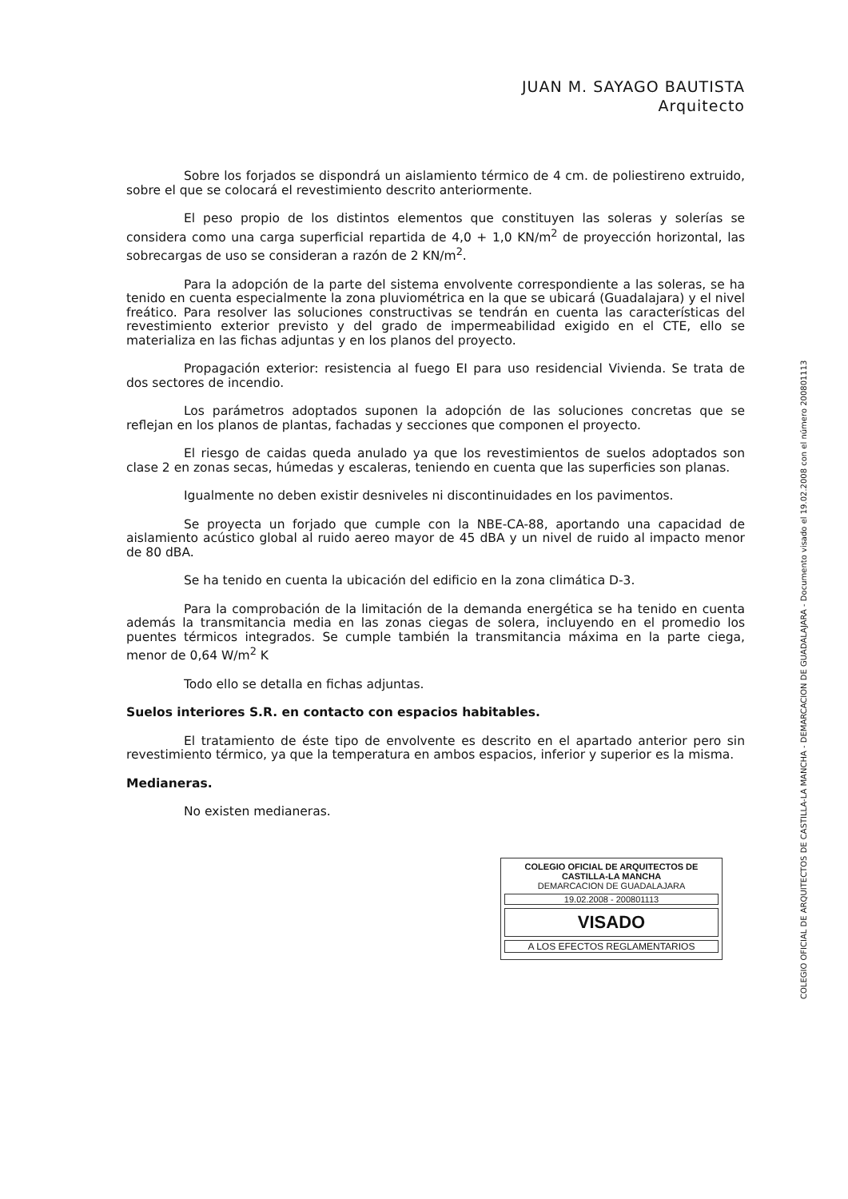JUAN M. SAYAGO BAUTISTA
Arquitecto
Sobre los forjados se dispondrá un aislamiento térmico de 4 cm. de poliestireno extruido, sobre el que se colocará el revestimiento descrito anteriormente.
El peso propio de los distintos elementos que constituyen las soleras y solerías se considera como una carga superficial repartida de 4,0 + 1,0 KN/m<sup>2</sup> de proyección horizontal, las sobrecargas de uso se consideran a razón de 2 KN/m<sup>2</sup>.
Para la adopción de la parte del sistema envolvente correspondiente a las soleras, se ha tenido en cuenta especialmente la zona pluviométrica en la que se ubicará (Guadalajara) y el nivel freático. Para resolver las soluciones constructivas se tendrán en cuenta las características del revestimiento exterior previsto y del grado de impermeabilidad exigido en el CTE, ello se materializa en las fichas adjuntas y en los planos del proyecto.
Propagación exterior: resistencia al fuego EI para uso residencial Vivienda. Se trata de dos sectores de incendio.
Los parámetros adoptados suponen la adopción de las soluciones concretas que se reflejan en los planos de plantas, fachadas y secciones que componen el proyecto.
El riesgo de caidas queda anulado ya que los revestimientos de suelos adoptados son clase 2 en zonas secas, húmedas y escaleras, teniendo en cuenta que las superficies son planas.
Igualmente no deben existir desniveles ni discontinuidades en los pavimentos.
Se proyecta un forjado que cumple con la NBE-CA-88, aportando una capacidad de aislamiento acústico global al ruido aereo mayor de 45 dBA y un nivel de ruido al impacto menor de 80 dBA.
Se ha tenido en cuenta la ubicación del edificio en la zona climática D-3.
Para la comprobación de la limitación de la demanda energética se ha tenido en cuenta además la transmitancia media en las zonas ciegas de solera, incluyendo en el promedio los puentes térmicos integrados. Se cumple también la transmitancia máxima en la parte ciega, menor de 0,64 W/m<sup>2</sup> K
Todo ello se detalla en fichas adjuntas.
Suelos interiores S.R. en contacto con espacios habitables.
El tratamiento de éste tipo de envolvente es descrito en el apartado anterior pero sin revestimiento térmico, ya que la temperatura en ambos espacios, inferior y superior es la misma.
Medianeras.
No existen medianeras.
COLEGIO OFICIAL DE ARQUITECTOS DE CASTILLA-LA MANCHA
DEMARCACION DE GUADALAJARA
19.02.2008 - 200801113
VISADO
A LOS EFECTOS REGLAMENTARIOS
COLEGIO OFICIAL DE ARQUITECTOS DE CASTILLA-LA MANCHA - DEMARCACION DE GUADALAJARA - Documento visado el 19.02.2008 con el número 200801113